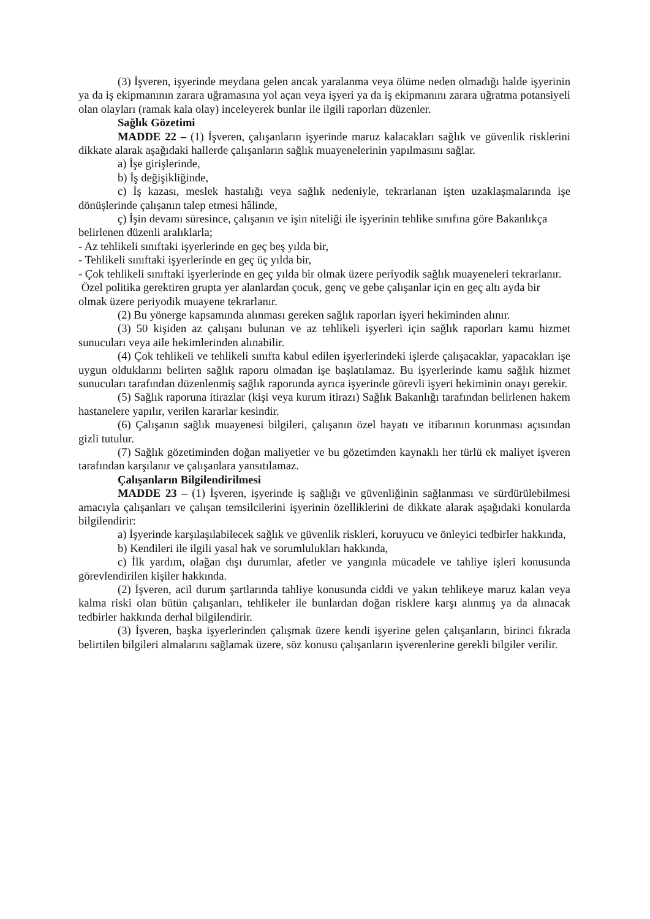(3) İşveren, işyerinde meydana gelen ancak yaralanma veya ölüme neden olmadığı halde işyerinin ya da iş ekipmanının zarara uğramasına yol açan veya işyeri ya da iş ekipmanını zarara uğratma potansiyeli olan olayları (ramak kala olay) inceleyerek bunlar ile ilgili raporları düzenler.
Sağlık Gözetimi
MADDE 22 – (1) İşveren, çalışanların işyerinde maruz kalacakları sağlık ve güvenlik risklerini dikkate alarak aşağıdaki hallerde çalışanların sağlık muayenelerinin yapılmasını sağlar.
a) İşe girişlerinde,
b) İş değişikliğinde,
c) İş kazası, meslek hastalığı veya sağlık nedeniyle, tekrarlanan işten uzaklaşmalarında işe dönüşlerinde çalışanın talep etmesi hâlinde,
ç) İşin devamı süresince, çalışanın ve işin niteliği ile işyerinin tehlike sınıfına göre Bakanlıkça belirlenen düzenli aralıklarla;
- Az tehlikeli sınıftaki işyerlerinde en geç beş yılda bir,
- Tehlikeli sınıftaki işyerlerinde en geç üç yılda bir,
- Çok tehlikeli sınıftaki işyerlerinde en geç yılda bir olmak üzere periyodik sağlık muayeneleri tekrarlanır.
Özel politika gerektiren grupta yer alanlardan çocuk, genç ve gebe çalışanlar için en geç altı ayda bir olmak üzere periyodik muayene tekrarlanır.
(2) Bu yönerge kapsamında alınması gereken sağlık raporları işyeri hekiminden alınır.
(3) 50 kişiden az çalışanı bulunan ve az tehlikeli işyerleri için sağlık raporları kamu hizmet sunucuları veya aile hekimlerinden alınabilir.
(4) Çok tehlikeli ve tehlikeli sınıfta kabul edilen işyerlerindeki işlerde çalışacaklar, yapacakları işe uygun olduklarını belirten sağlık raporu olmadan işe başlatılamaz. Bu işyerlerinde kamu sağlık hizmet sunucuları tarafından düzenlenmiş sağlık raporunda ayrıca işyerinde görevli işyeri hekiminin onayı gerekir.
(5) Sağlık raporuna itirazlar (kişi veya kurum itirazı) Sağlık Bakanlığı tarafından belirlenen hakem hastanelere yapılır, verilen kararlar kesindir.
(6) Çalışanın sağlık muayenesi bilgileri, çalışanın özel hayatı ve itibarının korunması açısından gizli tutulur.
(7) Sağlık gözetiminden doğan maliyetler ve bu gözetimden kaynaklı her türlü ek maliyet işveren tarafından karşılanır ve çalışanlara yansıtılamaz.
Çalışanların Bilgilendirilmesi
MADDE 23 – (1) İşveren, işyerinde iş sağlığı ve güvenliğinin sağlanması ve sürdürülebilmesi amacıyla çalışanları ve çalışan temsilcilerini işyerinin özelliklerini de dikkate alarak aşağıdaki konularda bilgilendirir:
a) İşyerinde karşılaşılabilecek sağlık ve güvenlik riskleri, koruyucu ve önleyici tedbirler hakkında,
b) Kendileri ile ilgili yasal hak ve sorumlulukları hakkında,
c) İlk yardım, olağan dışı durumlar, afetler ve yangınla mücadele ve tahliye işleri konusunda görevlendirilen kişiler hakkında.
(2) İşveren, acil durum şartlarında tahliye konusunda ciddi ve yakın tehlikeye maruz kalan veya kalma riski olan bütün çalışanları, tehlikeler ile bunlardan doğan risklere karşı alınmış ya da alınacak tedbirler hakkında derhal bilgilendirir.
(3) İşveren, başka işyerlerinden çalışmak üzere kendi işyerine gelen çalışanların, birinci fıkrada belirtilen bilgileri almalarını sağlamak üzere, söz konusu çalışanların işverenlerine gerekli bilgiler verilir.